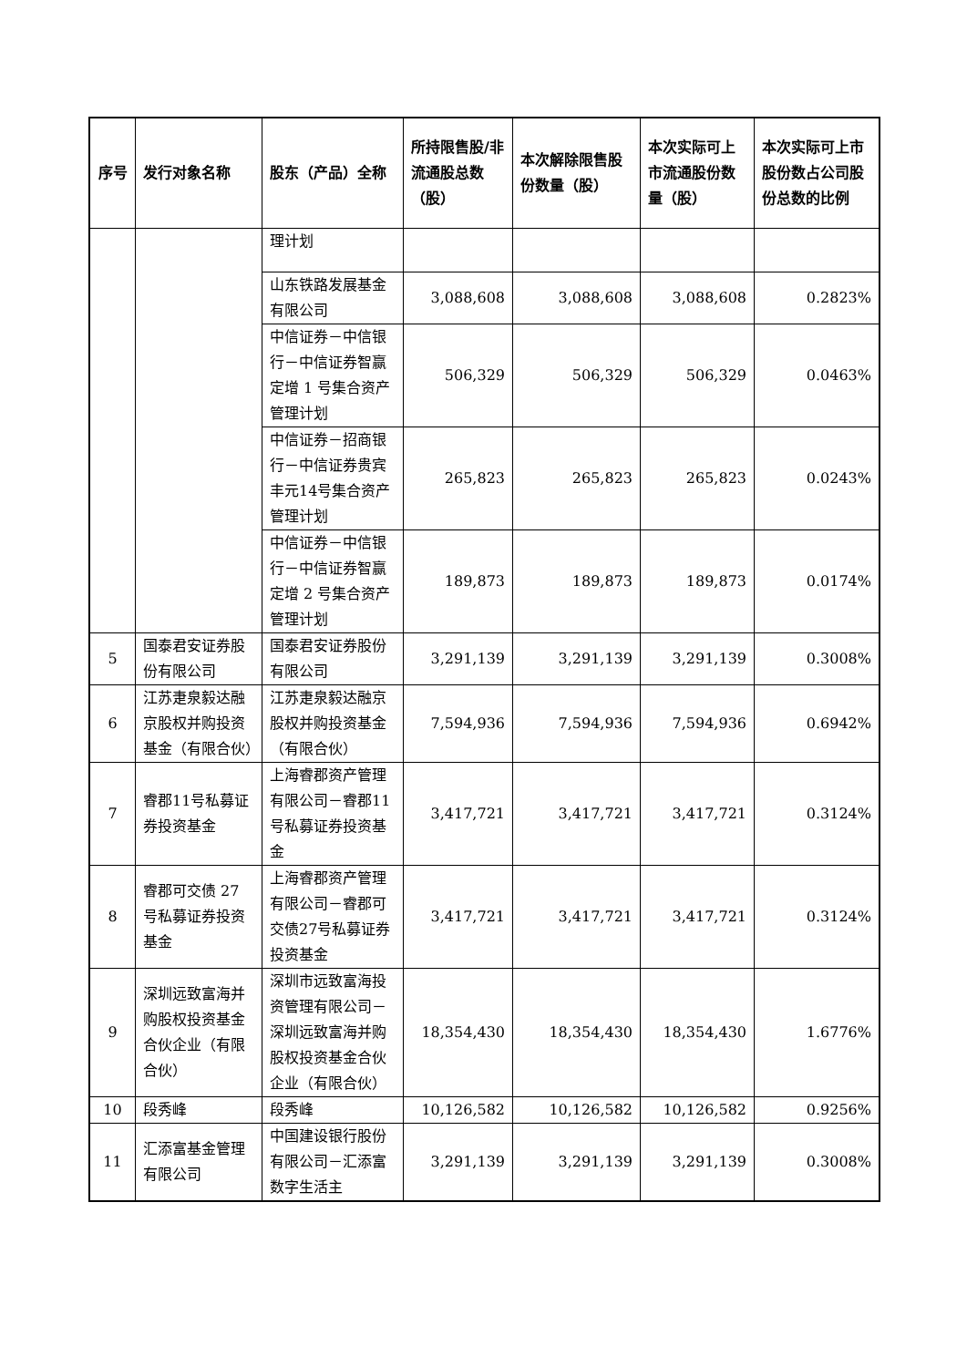| 序号 | 发行对象名称 | 股东（产品）全称 | 所持限售股/非流通股总数（股） | 本次解除限售股份数量（股） | 本次实际可上市流通股份数量（股） | 本次实际可上市股份数占公司股份总数的比例 |
| --- | --- | --- | --- | --- | --- | --- |
| | | 理计划 | | | | |
| | | 山东铁路发展基金有限公司 | 3,088,608 | 3,088,608 | 3,088,608 | 0.2823% |
| | | 中信证券－中信银行－中信证券智赢定增 1 号集合资产管理计划 | 506,329 | 506,329 | 506,329 | 0.0463% |
| | | 中信证券－招商银行－中信证券贵宾丰元14号集合资产管理计划 | 265,823 | 265,823 | 265,823 | 0.0243% |
| | | 中信证券－中信银行－中信证券智赢定增 2 号集合资产管理计划 | 189,873 | 189,873 | 189,873 | 0.0174% |
| 5 | 国泰君安证券股份有限公司 | 国泰君安证券股份有限公司 | 3,291,139 | 3,291,139 | 3,291,139 | 0.3008% |
| 6 | 江苏疌泉毅达融京股权并购投资基金（有限合伙） | 江苏疌泉毅达融京股权并购投资基金（有限合伙） | 7,594,936 | 7,594,936 | 7,594,936 | 0.6942% |
| 7 | 睿郡11号私募证券投资基金 | 上海睿郡资产管理有限公司－睿郡11号私募证券投资基金 | 3,417,721 | 3,417,721 | 3,417,721 | 0.3124% |
| 8 | 睿郡可交债 27 号私募证券投资基金 | 上海睿郡资产管理有限公司－睿郡可交债27号私募证券投资基金 | 3,417,721 | 3,417,721 | 3,417,721 | 0.3124% |
| 9 | 深圳远致富海并购股权投资基金合伙企业（有限合伙） | 深圳市远致富海投资管理有限公司－深圳远致富海并购股权投资基金合伙企业（有限合伙） | 18,354,430 | 18,354,430 | 18,354,430 | 1.6776% |
| 10 | 段秀峰 | 段秀峰 | 10,126,582 | 10,126,582 | 10,126,582 | 0.9256% |
| 11 | 汇添富基金管理有限公司 | 中国建设银行股份有限公司－汇添富数字生活主 | 3,291,139 | 3,291,139 | 3,291,139 | 0.3008% |